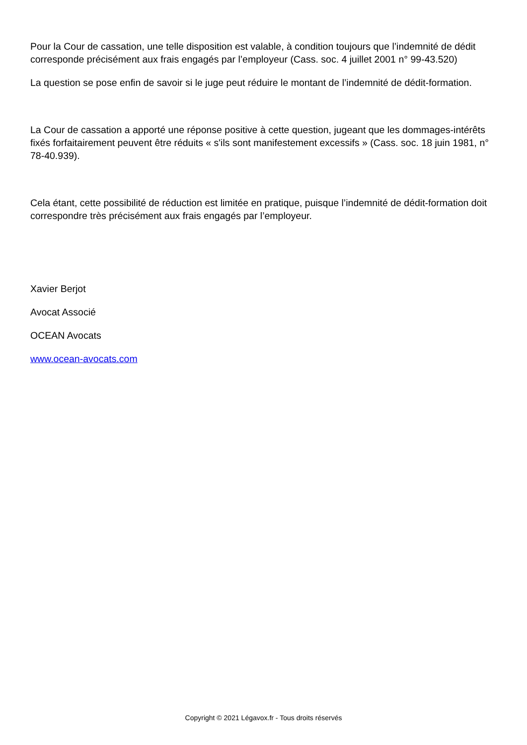Pour la Cour de cassation, une telle disposition est valable, à condition toujours que l’indemnité de dédit corresponde précisément aux frais engagés par l’employeur (Cass. soc. 4 juillet 2001 n° 99-43.520)
La question se pose enfin de savoir si le juge peut réduire le montant de l’indemnité de dédit-formation.
La Cour de cassation a apporté une réponse positive à cette question, jugeant que les dommages-intérêts fixés forfaitairement peuvent être réduits « s'ils sont manifestement excessifs » (Cass. soc. 18 juin 1981, n° 78-40.939).
Cela étant, cette possibilité de réduction est limitée en pratique, puisque l’indemnité de dédit-formation doit correspondre très précisément aux frais engagés par l’employeur.
Xavier Berjot
Avocat Associé
OCEAN Avocats
www.ocean-avocats.com
Copyright © 2021 Légavox.fr - Tous droits réservés